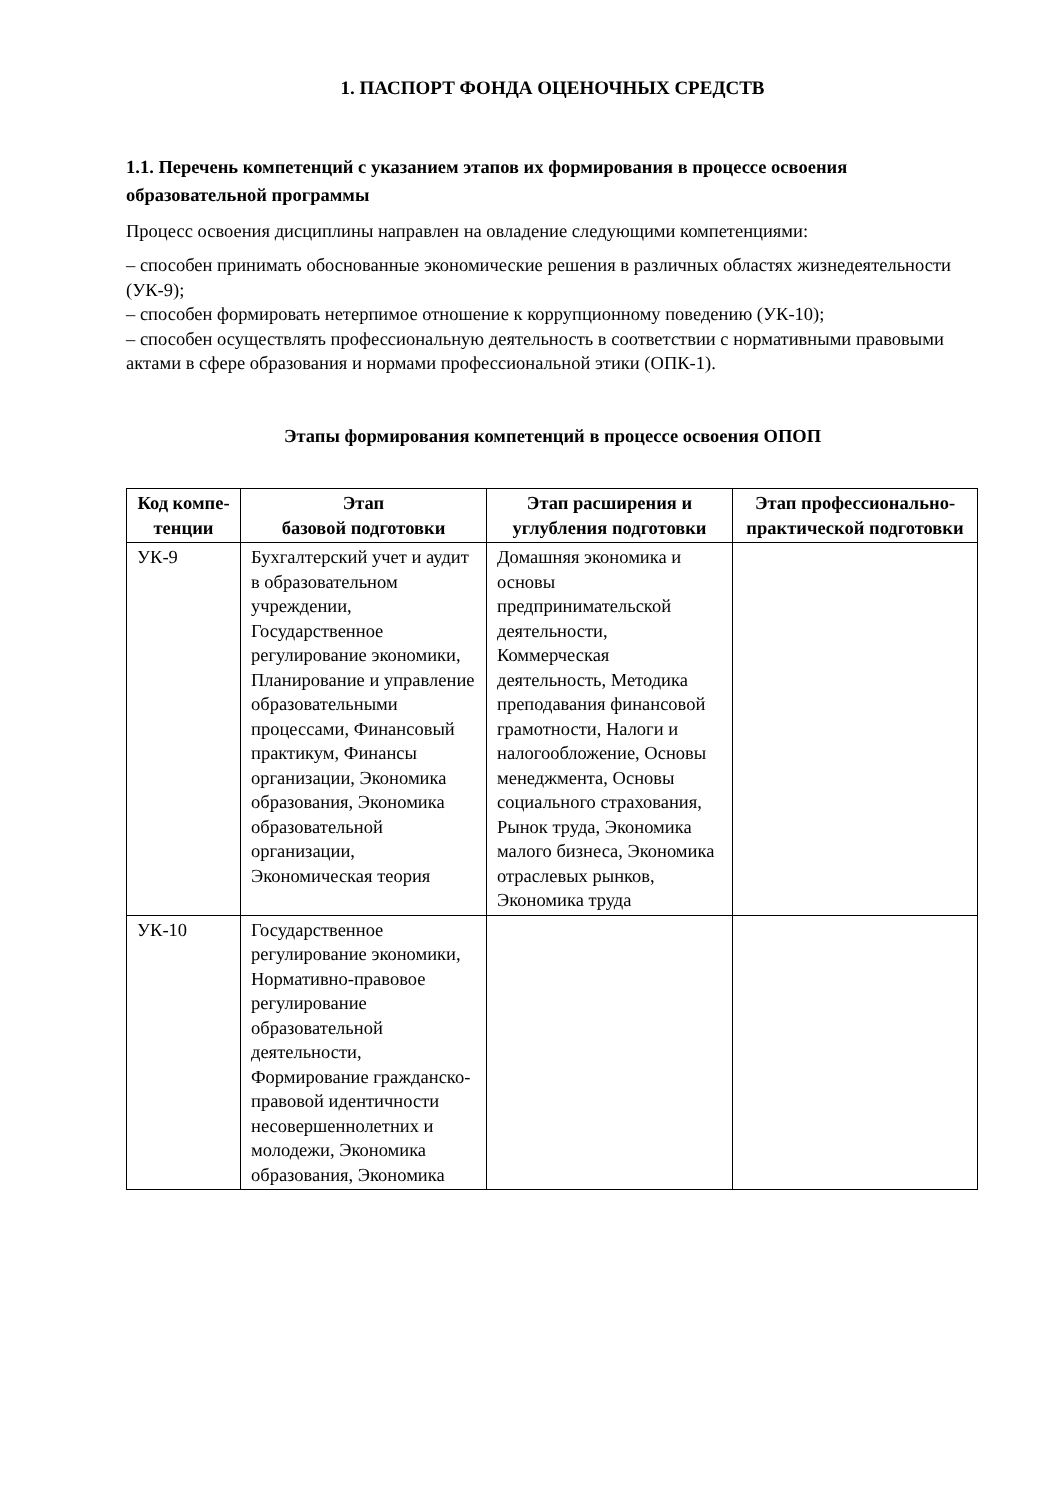1. ПАСПОРТ ФОНДА ОЦЕНОЧНЫХ СРЕДСТВ
1.1. Перечень компетенций с указанием этапов их формирования в процессе освоения образовательной программы
Процесс освоения дисциплины направлен на овладение следующими компетенциями:
– способен принимать обоснованные экономические решения в различных областях жизнедеятельности (УК-9);
– способен формировать нетерпимое отношение к коррупционному поведению (УК-10);
– способен осуществлять профессиональную деятельность в соответствии с нормативными правовыми актами в сфере образования и нормами профессиональной этики (ОПК-1).
Этапы формирования компетенций в процессе освоения ОПОП
| Код компе-тенции | Этап базовой подготовки | Этап расширения и углубления подготовки | Этап профессионально-практической подготовки |
| --- | --- | --- | --- |
| УК-9 | Бухгалтерский учет и аудит в образовательном учреждении, Государственное регулирование экономики, Планирование и управление образовательными процессами, Финансовый практикум, Финансы организации, Экономика образования, Экономика образовательной организации, Экономическая теория | Домашняя экономика и основы предпринимательской деятельности, Коммерческая деятельность, Методика преподавания финансовой грамотности, Налоги и налогообложение, Основы менеджмента, Основы социального страхования, Рынок труда, Экономика малого бизнеса, Экономика отраслевых рынков, Экономика труда | |
| УК-10 | Государственное регулирование экономики, Нормативно-правовое регулирование образовательной деятельности, Формирование гражданско-правовой идентичности несовершеннолетних и молодежи, Экономика образования, Экономика | | |